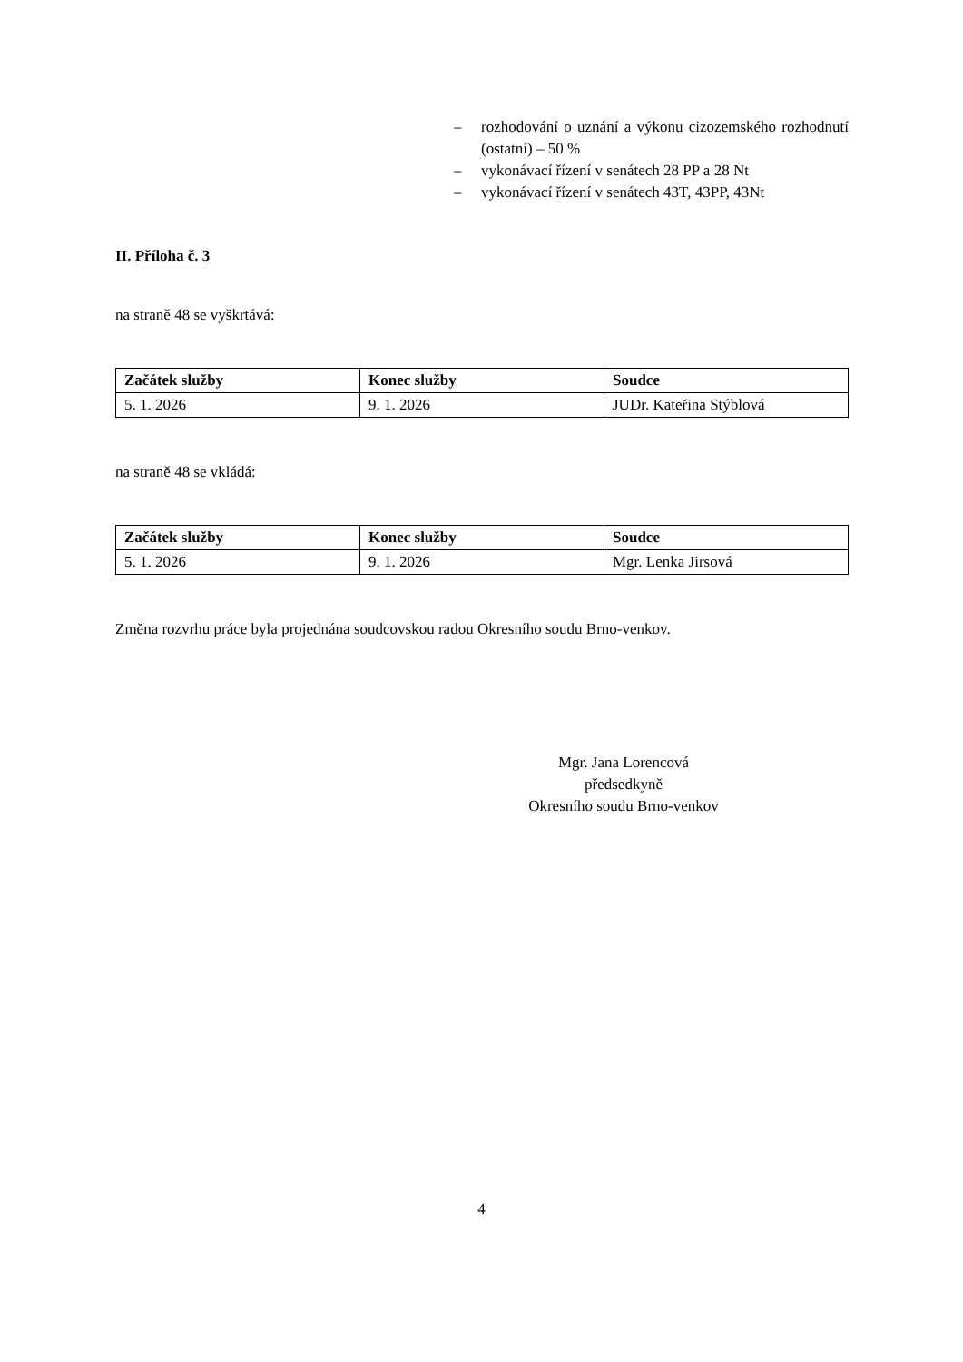– rozhodování o uznání a výkonu cizozemského rozhodnutí (ostatní) – 50 %
– vykonávací řízení v senátech 28 PP a 28 Nt
– vykonávací řízení v senátech 43T, 43PP, 43Nt
II. Příloha č. 3
na straně 48 se vyškrtává:
| Začátek služby | Konec služby | Soudce |
| --- | --- | --- |
| 5. 1. 2026 | 9. 1. 2026 | JUDr. Kateřina Stýblová |
na straně 48 se vkládá:
| Začátek služby | Konec služby | Soudce |
| --- | --- | --- |
| 5. 1. 2026 | 9. 1. 2026 | Mgr. Lenka Jirsová |
Změna rozvrhu práce byla projednána soudcovskou radou Okresního soudu Brno-venkov.
Mgr. Jana Lorencová
předsedkyně
Okresního soudu Brno-venkov
4